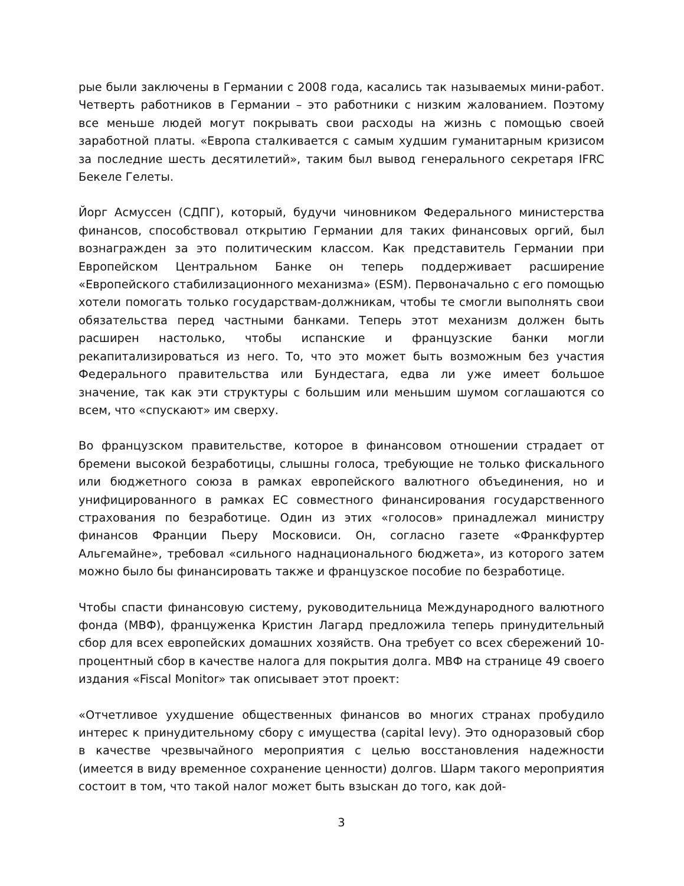рые были заключены в Германии с 2008 года, касались так называемых мини-работ. Четверть работников в Германии – это работники с низким жалованием. Поэтому все меньше людей могут покрывать свои расходы на жизнь с помощью своей заработной платы. «Европа сталкивается с самым худшим гуманитарным кризисом за последние шесть десятилетий», таким был вывод генерального секретаря IFRC Бекеле Гелеты.
Йорг Асмуссен (СДПГ), который, будучи чиновником Федерального министерства финансов, способствовал открытию Германии для таких финансовых оргий, был вознагражден за это политическим классом. Как представитель Германии при Европейском Центральном Банке он теперь поддерживает расширение «Европейского стабилизационного механизма» (ESM). Первоначально с его помощью хотели помогать только государствам-должникам, чтобы те смогли выполнять свои обязательства перед частными банками. Теперь этот механизм должен быть расширен настолько, чтобы испанские и французские банки могли рекапитализироваться из него. То, что это может быть возможным без участия Федерального правительства или Бундестага, едва ли уже имеет большое значение, так как эти структуры с большим или меньшим шумом соглашаются со всем, что «спускают» им сверху.
Во французском правительстве, которое в финансовом отношении страдает от бремени высокой безработицы, слышны голоса, требующие не только фискального или бюджетного союза в рамках европейского валютного объединения, но и унифицированного в рамках ЕС совместного финансирования государственного страхования по безработице. Один из этих «голосов» принадлежал министру финансов Франции Пьеру Московиси. Он, согласно газете «Франкфуртер Альгемайне», требовал «сильного наднационального бюджета», из которого затем можно было бы финансировать также и французское пособие по безработице.
Чтобы спасти финансовую систему, руководительница Международного валютного фонда (МВФ), француженка Кристин Лагард предложила теперь принудительный сбор для всех европейских домашних хозяйств. Она требует со всех сбережений 10-процентный сбор в качестве налога для покрытия долга. МВФ на странице 49 своего издания «Fiscal Monitor» так описывает этот проект:
«Отчетливое ухудшение общественных финансов во многих странах пробудило интерес к принудительному сбору с имущества (capital levy). Это одноразовый сбор в качестве чрезвычайного мероприятия с целью восстановления надежности (имеется в виду временное сохранение ценности) долгов. Шарм такого мероприятия состоит в том, что такой налог может быть взыскан до того, как дой-
3